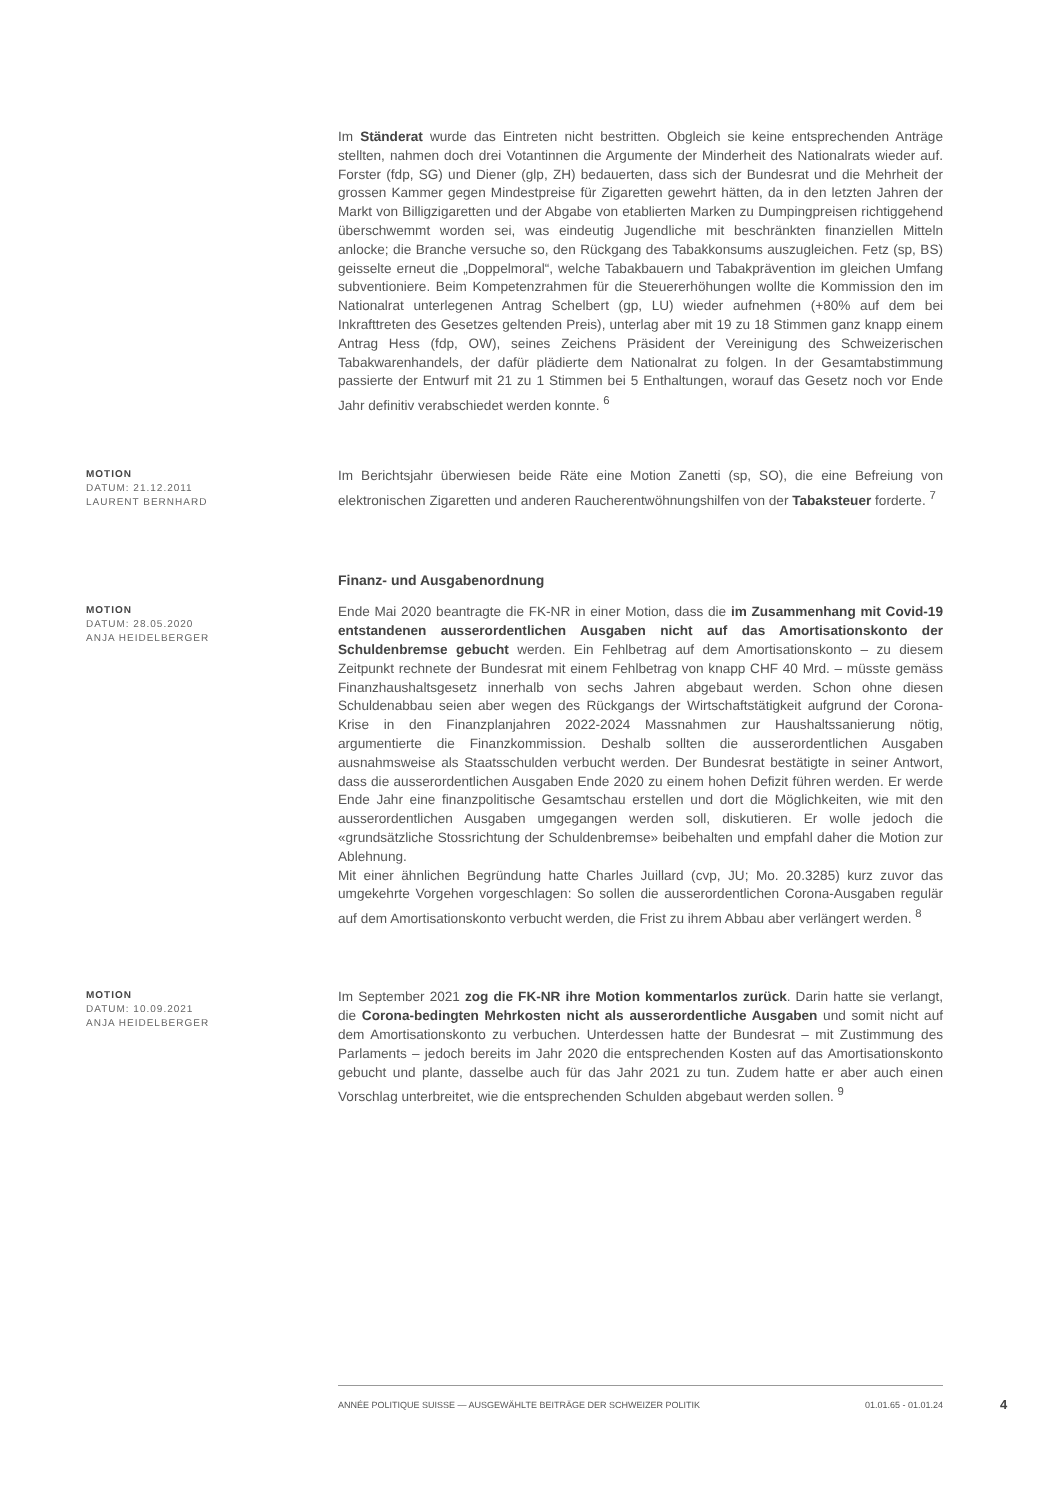Im Ständerat wurde das Eintreten nicht bestritten. Obgleich sie keine entsprechenden Anträge stellten, nahmen doch drei Votantinnen die Argumente der Minderheit des Nationalrats wieder auf. Forster (fdp, SG) und Diener (glp, ZH) bedauerten, dass sich der Bundesrat und die Mehrheit der grossen Kammer gegen Mindestpreise für Zigaretten gewehrt hätten, da in den letzten Jahren der Markt von Billigzigaretten und der Abgabe von etablierten Marken zu Dumpingpreisen richtiggehend überschwemmt worden sei, was eindeutig Jugendliche mit beschränkten finanziellen Mitteln anlocke; die Branche versuche so, den Rückgang des Tabakkonsums auszugleichen. Fetz (sp, BS) geisselte erneut die „Doppelmoral“, welche Tabakbauern und Tabakprävention im gleichen Umfang subventioniere. Beim Kompetenzrahmen für die Steuererhöhungen wollte die Kommission den im Nationalrat unterlegenen Antrag Schelbert (gp, LU) wieder aufnehmen (+80% auf dem bei Inkrafttreten des Gesetzes geltenden Preis), unterlag aber mit 19 zu 18 Stimmen ganz knapp einem Antrag Hess (fdp, OW), seines Zeichens Präsident der Vereinigung des Schweizerischen Tabakwarenhandels, der dafür plädierte dem Nationalrat zu folgen. In der Gesamtabstimmung passierte der Entwurf mit 21 zu 1 Stimmen bei 5 Enthaltungen, worauf das Gesetz noch vor Ende Jahr definitiv verabschiedet werden konnte. <sup>6</sup>
MOTION
DATUM: 21.12.2011
LAURENT BERNHARD
Im Berichtsjahr überwiesen beide Räte eine Motion Zanetti (sp, SO), die eine Befreiung von elektronischen Zigaretten und anderen Raucherentwöhnungshilfen von der Tabaksteuer forderte. <sup>7</sup>
Finanz- und Ausgabenordnung
MOTION
DATUM: 28.05.2020
ANJA HEIDELBERGER
Ende Mai 2020 beantragte die FK-NR in einer Motion, dass die im Zusammenhang mit Covid-19 entstandenen ausserordentlichen Ausgaben nicht auf das Amortisationskonto der Schuldenbremse gebucht werden. Ein Fehlbetrag auf dem Amortisationskonto – zu diesem Zeitpunkt rechnete der Bundesrat mit einem Fehlbetrag von knapp CHF 40 Mrd. – müsste gemäss Finanzhaushaltsgesetz innerhalb von sechs Jahren abgebaut werden. Schon ohne diesen Schuldenabbau seien aber wegen des Rückgangs der Wirtschaftstätigkeit aufgrund der Corona-Krise in den Finanzplanjahren 2022-2024 Massnahmen zur Haushaltssanierung nötig, argumentierte die Finanzkommission. Deshalb sollten die ausserordentlichen Ausgaben ausnahmsweise als Staatsschulden verbucht werden. Der Bundesrat bestätigte in seiner Antwort, dass die ausserordentlichen Ausgaben Ende 2020 zu einem hohen Defizit führen werden. Er werde Ende Jahr eine finanzpolitische Gesamtschau erstellen und dort die Möglichkeiten, wie mit den ausserordentlichen Ausgaben umgegangen werden soll, diskutieren. Er wolle jedoch die «grundsätzliche Stossrichtung der Schuldenbremse» beibehalten und empfahl daher die Motion zur Ablehnung.
Mit einer ähnlichen Begründung hatte Charles Juillard (cvp, JU; Mo. 20.3285) kurz zuvor das umgekehrte Vorgehen vorgeschlagen: So sollen die ausserordentlichen Corona-Ausgaben regulär auf dem Amortisationskonto verbucht werden, die Frist zu ihrem Abbau aber verlängert werden. <sup>8</sup>
MOTION
DATUM: 10.09.2021
ANJA HEIDELBERGER
Im September 2021 zog die FK-NR ihre Motion kommentarlos zurück. Darin hatte sie verlangt, die Corona-bedingten Mehrkosten nicht als ausserordentliche Ausgaben und somit nicht auf dem Amortisationskonto zu verbuchen. Unterdessen hatte der Bundesrat – mit Zustimmung des Parlaments – jedoch bereits im Jahr 2020 die entsprechenden Kosten auf das Amortisationskonto gebucht und plante, dasselbe auch für das Jahr 2021 zu tun. Zudem hatte er aber auch einen Vorschlag unterbreitet, wie die entsprechenden Schulden abgebaut werden sollen. <sup>9</sup>
ANNÉE POLITIQUE SUISSE — AUSGEWÄHLTE BEITRÄGE DER SCHWEIZER POLITIK 01.01.65 - 01.01.24
4